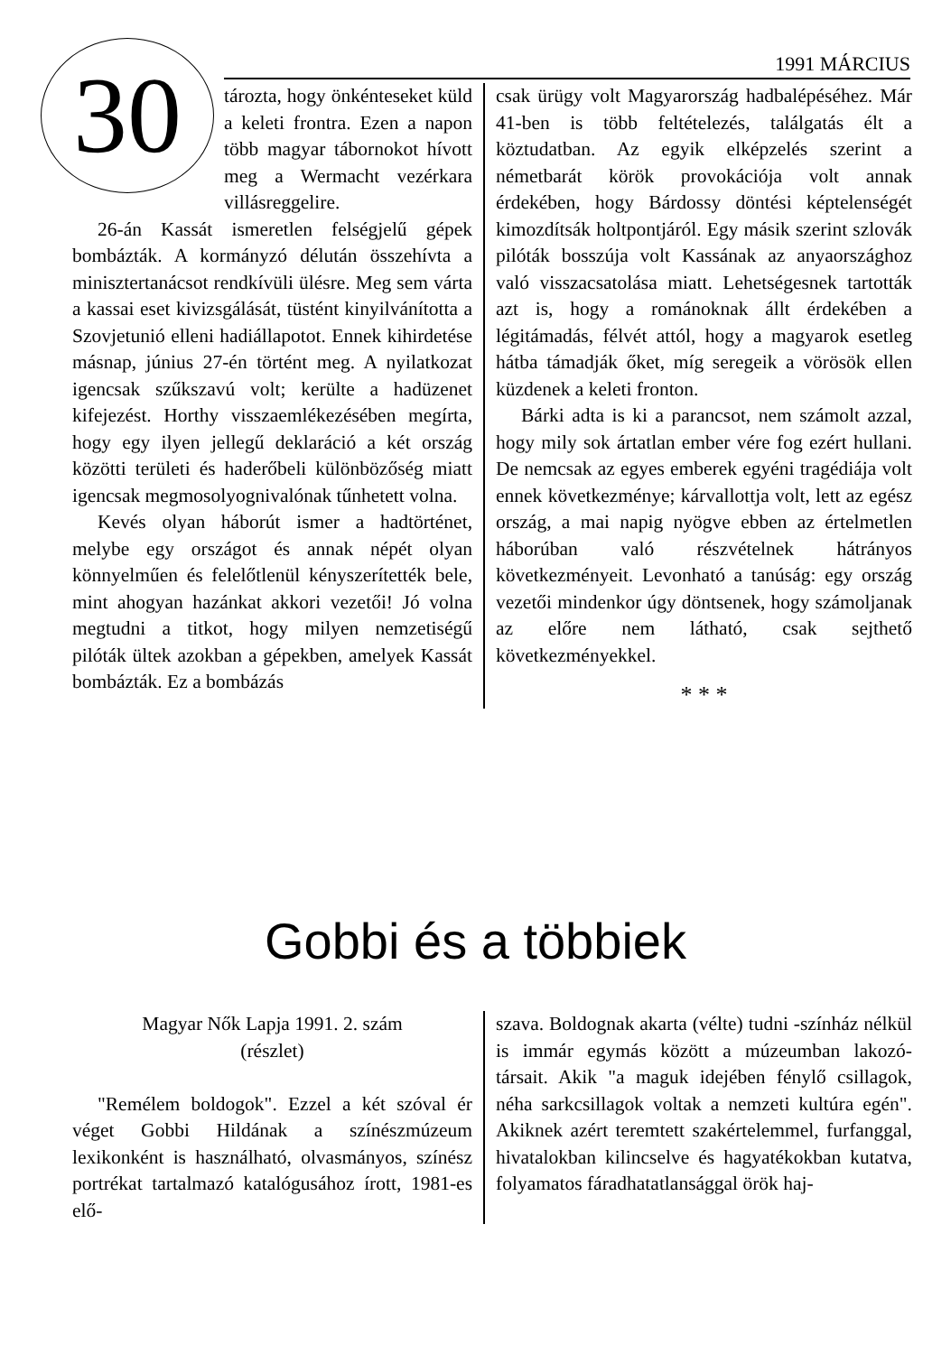1991 MÁRCIUS
30
tározta, hogy önkénteseket küld a keleti frontra. Ezen a napon több magyar tábornokot hívott meg a Wermacht vezérkara villásreggelire.
26-án Kassát ismeretlen felségjelű gépek bombázták. A kormányzó délután összehívta a minisztertanácsot rendkívüli ülésre. Meg sem várta a kassai eset kivizsgálását, tüstént kinyilvánította a Szovjetunió elleni hadiállapotot. Ennek kihirdetése másnap, június 27-én történt meg. A nyilatkozat igencsak szűkszavú volt; kerülte a hadüzenet kifejezést. Horthy visszaemlékezésében megírta, hogy egy ilyen jellegű deklaráció a két ország közötti területi és haderőbeli különbözőség miatt igencsak megmosolyognivalónak tűnhetett volna.
Kevés olyan háborút ismer a hadtörténet, melybe egy országot és annak népét olyan könnyelműen és felelőtlenül kényszerítették bele, mint ahogyan hazánkat akkori vezetői! Jó volna megtudni a titkot, hogy milyen nemzetiségű pilóták ültek azokban a gépekben, amelyek Kassát bombázták. Ez a bombázás
csak ürügy volt Magyarország hadbalépéséhez. Már 41-ben is több feltételezés, találgatás élt a köztudatban. Az egyik elképzelés szerint a németbarát körök provokációja volt annak érdekében, hogy Bárdossy döntési képtelenségét kimozdítsák holtpontjáról. Egy másik szerint szlovák pilóták bosszúja volt Kassának az anyaországhoz való visszacsatolása miatt. Lehetségesnek tartották azt is, hogy a románoknak állt érdekében a légitámadás, félvét attól, hogy a magyarok esetleg hátba támadják őket, míg seregeik a vörösök ellen küzdenek a keleti fronton.
Bárki adta is ki a parancsot, nem számolt azzal, hogy mily sok ártatlan ember vére fog ezért hullani. De nemcsak az egyes emberek egyéni tragédiája volt ennek következménye; kárvallottja volt, lett az egész ország, a mai napig nyögve ebben az értelmetlen háborúban való részvételnek hátrányos következményeit. Levonható a tanúság: egy ország vezetői mindenkor úgy döntsenek, hogy számoljanak az előre nem látható, csak sejthető következményekkel.
* * *
Gobbi és a többiek
Magyar Nők Lapja 1991. 2. szám
(részlet)
"Remélem boldogok". Ezzel a két szóval ér véget Gobbi Hildának a színészmúzeum lexikonként is használható, olvasmányos, színész portrékat tartalmazó katalógusához írott, 1981-es elő-
szava. Boldognak akarta (vélte) tudni -színház nélkül is immár egymás között a múzeumban lakozó- társait. Akik "a maguk idejében fénylő csillagok, néha sarkcsillagok voltak a nemzeti kultúra egén". Akiknek azért teremtett szakértelemmel, furfanggal, hivatalokban kilincselve és hagyatékokban kutatva, folyamatos fáradhatatlansággal örök haj-